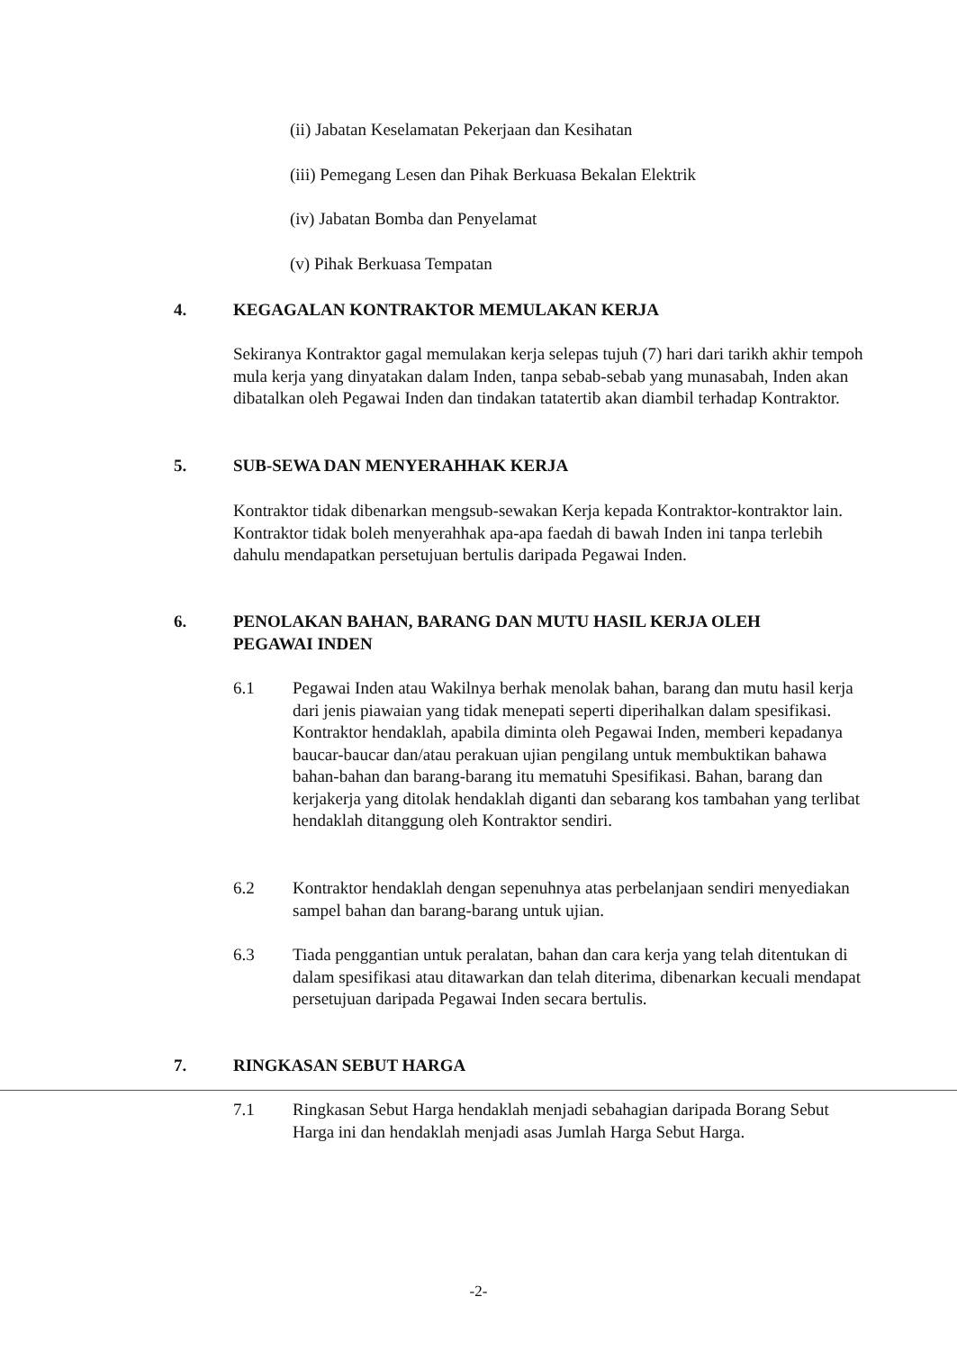(ii) Jabatan Keselamatan Pekerjaan dan Kesihatan
(iii) Pemegang Lesen dan Pihak Berkuasa Bekalan Elektrik
(iv) Jabatan Bomba dan Penyelamat
(v) Pihak Berkuasa Tempatan
4. KEGAGALAN KONTRAKTOR MEMULAKAN KERJA
Sekiranya Kontraktor gagal memulakan kerja selepas tujuh (7) hari dari tarikh akhir tempoh mula kerja yang dinyatakan dalam Inden, tanpa sebab-sebab yang munasabah, Inden akan dibatalkan oleh Pegawai Inden dan tindakan tatatertib akan diambil terhadap Kontraktor.
5. SUB-SEWA DAN MENYERAHHAK KERJA
Kontraktor tidak dibenarkan mengsub-sewakan Kerja kepada Kontraktor-kontraktor lain. Kontraktor tidak boleh menyerahhak apa-apa faedah di bawah Inden ini tanpa terlebih dahulu mendapatkan persetujuan bertulis daripada Pegawai Inden.
6. PENOLAKAN BAHAN, BARANG DAN MUTU HASIL KERJA OLEH
PEGAWAI INDEN
6.1 Pegawai Inden atau Wakilnya berhak menolak bahan, barang dan mutu hasil kerja dari jenis piawaian yang tidak menepati seperti diperihalkan dalam spesifikasi. Kontraktor hendaklah, apabila diminta oleh Pegawai Inden, memberi kepadanya baucar-baucar dan/atau perakuan ujian pengilang untuk membuktikan bahawa bahan-bahan dan barang-barang itu mematuhi Spesifikasi. Bahan, barang dan kerjakerja yang ditolak hendaklah diganti dan sebarang kos tambahan yang terlibat hendaklah ditanggung oleh Kontraktor sendiri.
6.2 Kontraktor hendaklah dengan sepenuhnya atas perbelanjaan sendiri menyediakan sampel bahan dan barang-barang untuk ujian.
6.3 Tiada penggantian untuk peralatan, bahan dan cara kerja yang telah ditentukan di dalam spesifikasi atau ditawarkan dan telah diterima, dibenarkan kecuali mendapat persetujuan daripada Pegawai Inden secara bertulis.
7. RINGKASAN SEBUT HARGA
7.1 Ringkasan Sebut Harga hendaklah menjadi sebahagian daripada Borang Sebut Harga ini dan hendaklah menjadi asas Jumlah Harga Sebut Harga.
-2-